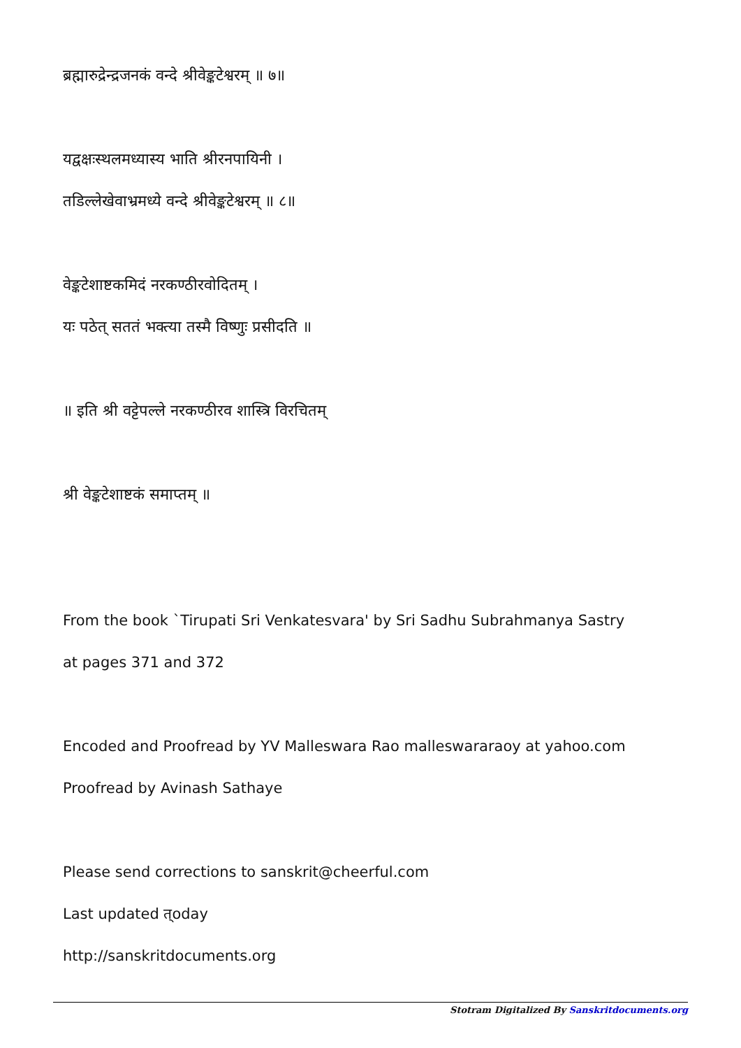ब्रह्मारुद्रेन्द्रजनकं वन्दे श्रीवेङ्कटेश्वरम् ॥ ७॥
यद्वक्षःस्थलमध्यास्य भाति श्रीरनपायिनी ।
तडिल्लेखेवाभ्रमध्ये वन्दे श्रीवेङ्कटेश्वरम् ॥ ८॥
वेङ्कटेशाष्टकमिदं नरकण्ठीरवोदितम् ।
यः पठेत् सततं भक्त्या तस्मै विष्णुः प्रसीदति ॥
॥ इति श्री वट्टेपल्ले नरकण्ठीरव शास्त्रि विरचितम्
श्री वेङ्कटेशाष्टकं समाप्तम् ॥
From the book `Tirupati Sri Venkatesvara' by Sri Sadhu Subrahmanya Sastry
at pages 371 and 372
Encoded and Proofread by YV Malleswara Rao malleswararaoy at yahoo.com
Proofread by Avinash Sathaye
Please send corrections to sanskrit@cheerful.com
Last updated त्oday
http://sanskritdocuments.org
Stotram Digitalized By Sanskritdocuments.org